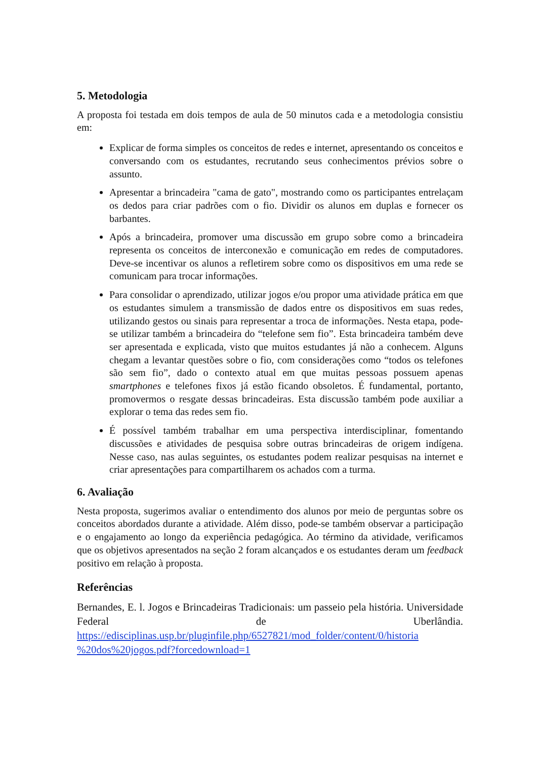5. Metodologia
A proposta foi testada em dois tempos de aula de 50 minutos cada e a metodologia consistiu em:
Explicar de forma simples os conceitos de redes e internet, apresentando os conceitos e conversando com os estudantes, recrutando seus conhecimentos prévios sobre o assunto.
Apresentar a brincadeira "cama de gato", mostrando como os participantes entrelaçam os dedos para criar padrões com o fio. Dividir os alunos em duplas e fornecer os barbantes.
Após a brincadeira, promover uma discussão em grupo sobre como a brincadeira representa os conceitos de interconexão e comunicação em redes de computadores. Deve-se incentivar os alunos a refletirem sobre como os dispositivos em uma rede se comunicam para trocar informações.
Para consolidar o aprendizado, utilizar jogos e/ou propor uma atividade prática em que os estudantes simulem a transmissão de dados entre os dispositivos em suas redes, utilizando gestos ou sinais para representar a troca de informações. Nesta etapa, pode-se utilizar também a brincadeira do “telefone sem fio”. Esta brincadeira também deve ser apresentada e explicada, visto que muitos estudantes já não a conhecem. Alguns chegam a levantar questões sobre o fio, com considerações como “todos os telefones são sem fio”, dado o contexto atual em que muitas pessoas possuem apenas smartphones e telefones fixos já estão ficando obsoletos. É fundamental, portanto, promovermos o resgate dessas brincadeiras. Esta discussão também pode auxiliar a explorar o tema das redes sem fio.
É possível também trabalhar em uma perspectiva interdisciplinar, fomentando discussões e atividades de pesquisa sobre outras brincadeiras de origem indígena. Nesse caso, nas aulas seguintes, os estudantes podem realizar pesquisas na internet e criar apresentações para compartilharem os achados com a turma.
6. Avaliação
Nesta proposta, sugerimos avaliar o entendimento dos alunos por meio de perguntas sobre os conceitos abordados durante a atividade. Além disso, pode-se também observar a participação e o engajamento ao longo da experiência pedagógica. Ao término da atividade, verificamos que os objetivos apresentados na seção 2 foram alcançados e os estudantes deram um feedback positivo em relação à proposta.
Referências
Bernandes, E. l. Jogos e Brincadeiras Tradicionais: um passeio pela história. Universidade Federal de Uberlândia. https://edisciplinas.usp.br/pluginfile.php/6527821/mod_folder/content/0/historia %20dos%20jogos.pdf?forcedownload=1